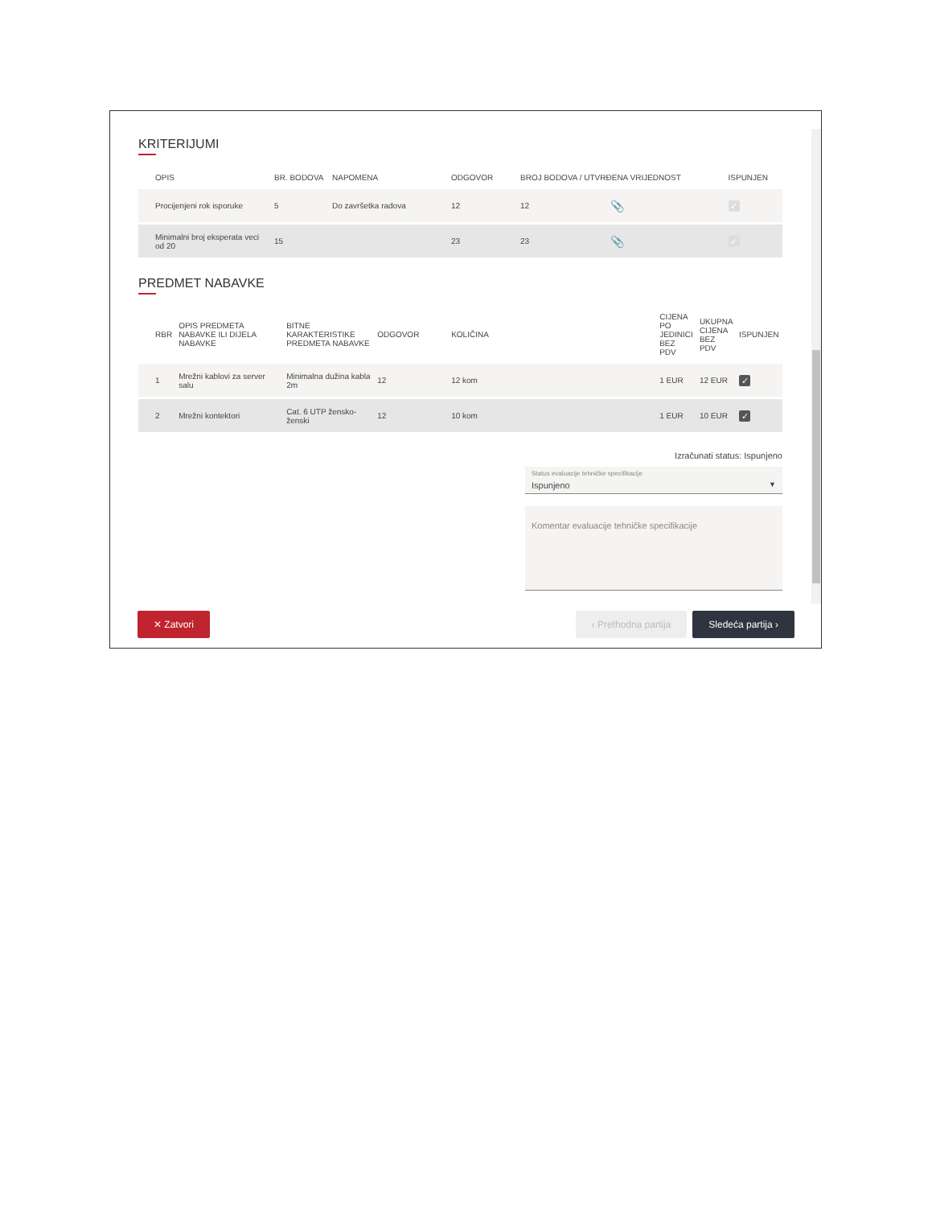KRITERIJUMI
| OPIS | BR. BODOVA | NAPOMENA | ODGOVOR | BROJ BODOVA / UTVRĐENA VRIJEDNOST | | ISPUNJEN |
| --- | --- | --- | --- | --- | --- | --- |
| Procijenjeni rok isporuke | 5 | Do završetka radova | 12 | 12 | 📎 | ✓ |
| Minimalni broj eksperata veci od 20 | 15 | | 23 | 23 | 📎 | ✓ |
PREDMET NABAVKE
| RBR | OPIS PREDMETA NABAVKE ILI DIJELA NABAVKE | BITNE KARAKTERISTIKE PREDMETA NABAVKE | ODGOVOR | KOLIČINA | CIJENA PO JEDINICI BEZ PDV | UKUPNA CIJENA BEZ PDV | ISPUNJEN |
| --- | --- | --- | --- | --- | --- | --- | --- |
| 1 | Mrežni kablovi za server salu | Minimalna dužina kabla 2m | 12 | 12 kom | 1 EUR | 12 EUR | ✓ |
| 2 | Mrežni kontektori | Cat. 6 UTP žensko-ženski | 12 | 10 kom | 1 EUR | 10 EUR | ✓ |
Izračunati status: Ispunjeno
Status evaluacije tehničke specifikacije
Ispunjeno ▼
Komentar evaluacije tehničke specifikacije
✕ Zatvori ‹ Prethodna partija Sledeća partija ›